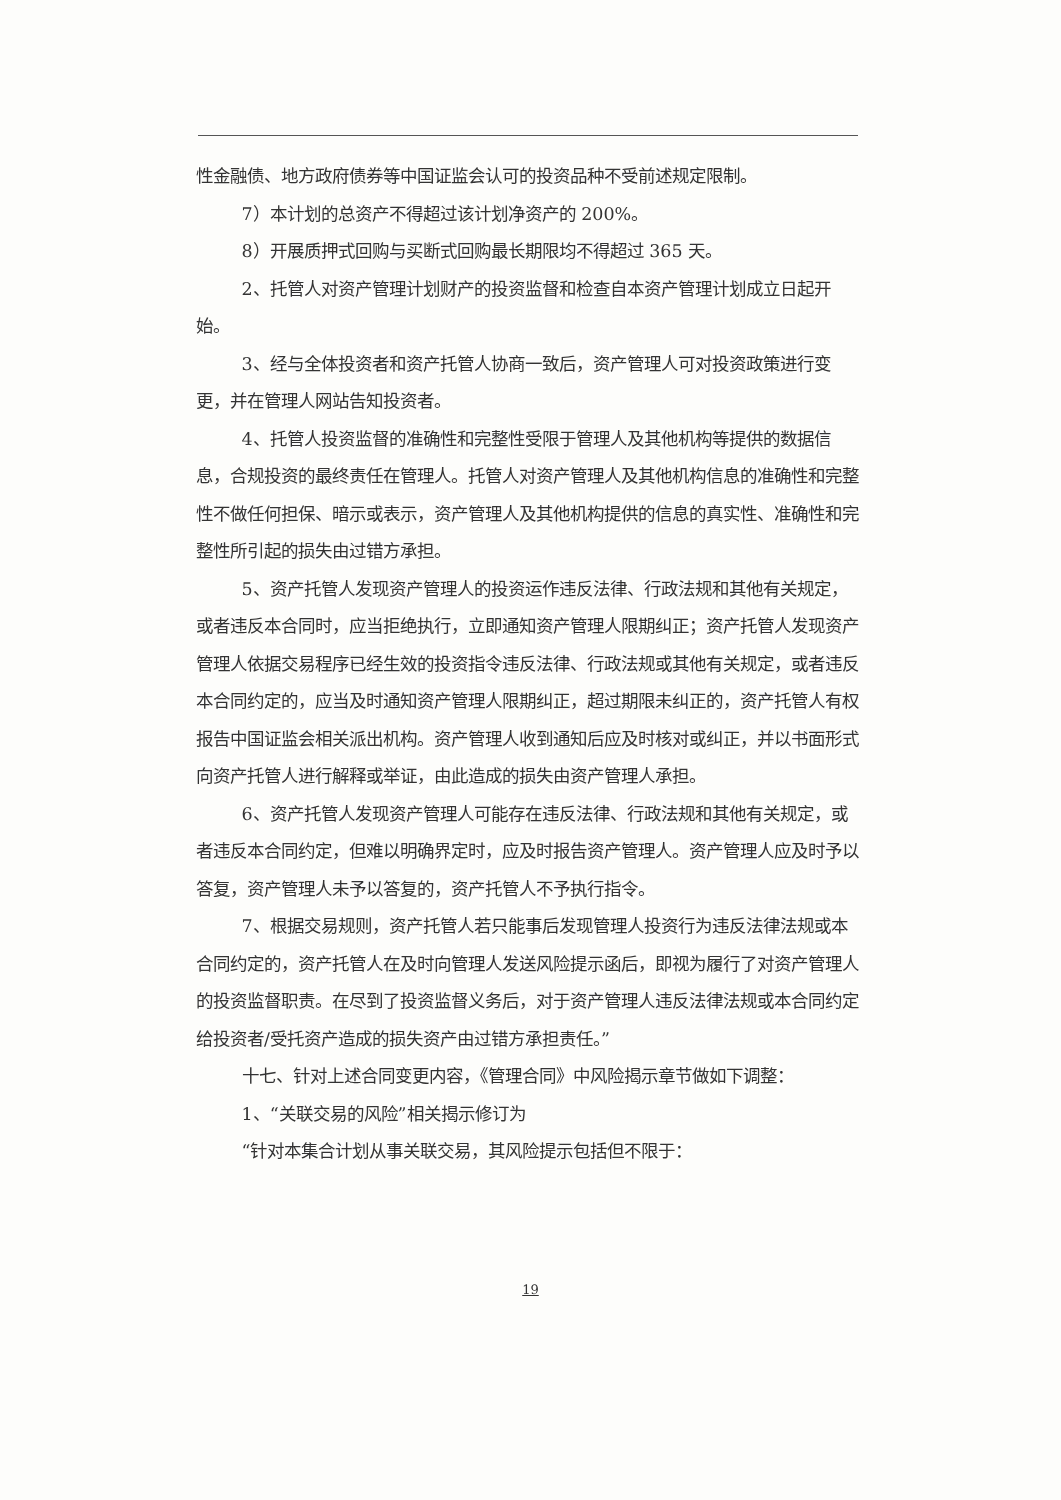性金融债、地方政府债券等中国证监会认可的投资品种不受前述规定限制。
7）本计划的总资产不得超过该计划净资产的 200%。
8）开展质押式回购与买断式回购最长期限均不得超过 365 天。
2、托管人对资产管理计划财产的投资监督和检查自本资产管理计划成立日起开始。
3、经与全体投资者和资产托管人协商一致后，资产管理人可对投资政策进行变更，并在管理人网站告知投资者。
4、托管人投资监督的准确性和完整性受限于管理人及其他机构等提供的数据信息，合规投资的最终责任在管理人。托管人对资产管理人及其他机构信息的准确性和完整性不做任何担保、暗示或表示，资产管理人及其他机构提供的信息的真实性、准确性和完整性所引起的损失由过错方承担。
5、资产托管人发现资产管理人的投资运作违反法律、行政法规和其他有关规定，或者违反本合同时，应当拒绝执行，立即通知资产管理人限期纠正；资产托管人发现资产管理人依据交易程序已经生效的投资指令违反法律、行政法规或其他有关规定，或者违反本合同约定的，应当及时通知资产管理人限期纠正，超过期限未纠正的，资产托管人有权报告中国证监会相关派出机构。资产管理人收到通知后应及时核对或纠正，并以书面形式向资产托管人进行解释或举证，由此造成的损失由资产管理人承担。
6、资产托管人发现资产管理人可能存在违反法律、行政法规和其他有关规定，或者违反本合同约定，但难以明确界定时，应及时报告资产管理人。资产管理人应及时予以答复，资产管理人未予以答复的，资产托管人不予执行指令。
7、根据交易规则，资产托管人若只能事后发现管理人投资行为违反法律法规或本合同约定的，资产托管人在及时向管理人发送风险提示函后，即视为履行了对资产管理人的投资监督职责。在尽到了投资监督义务后，对于资产管理人违反法律法规或本合同约定给投资者/受托资产造成的损失资产由过错方承担责任。”
十七、针对上述合同变更内容，《管理合同》中风险揭示章节做如下调整：
1、“关联交易的风险”相关揭示修订为
“针对本集合计划从事关联交易，其风险提示包括但不限于：
19